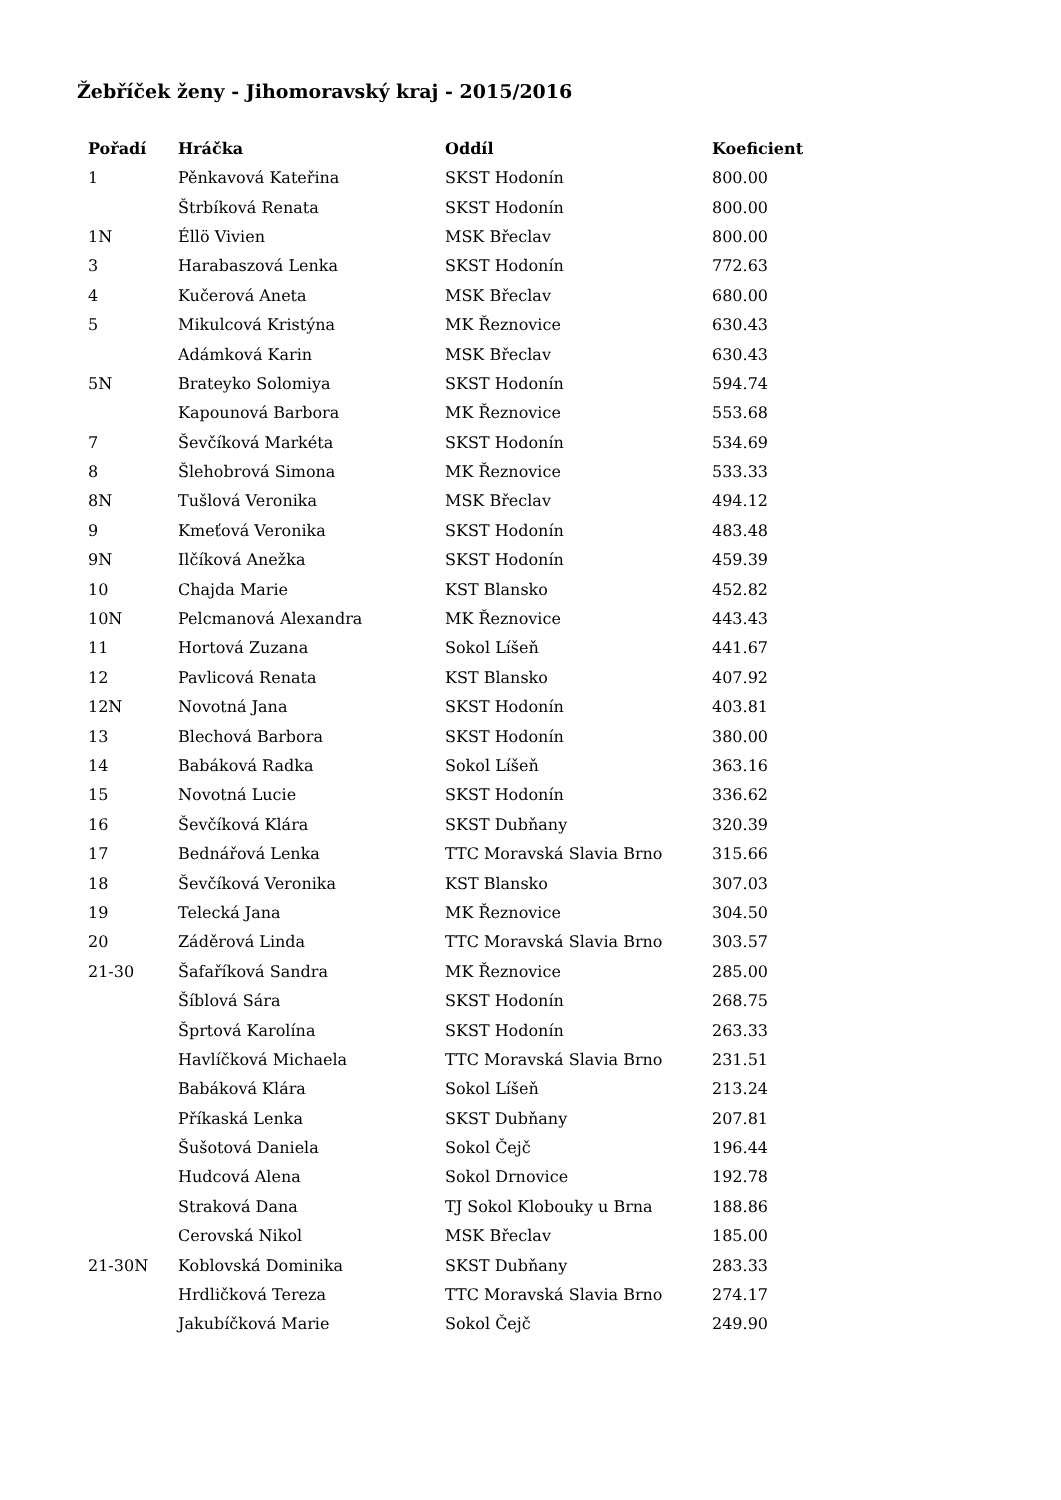Žebříček ženy - Jihomoravský kraj - 2015/2016
| Pořadí | Hráčka | Oddíl | Koeficient |
| --- | --- | --- | --- |
| 1 | Pěnkavová Kateřina | SKST Hodonín | 800.00 |
| | Štrbíková Renata | SKST Hodonín | 800.00 |
| 1N | Éllö Vivien | MSK Břeclav | 800.00 |
| 3 | Harabaszová Lenka | SKST Hodonín | 772.63 |
| 4 | Kučerová Aneta | MSK Břeclav | 680.00 |
| 5 | Mikulcová Kristýna | MK Řeznovice | 630.43 |
| | Adámková Karin | MSK Břeclav | 630.43 |
| 5N | Brateyko Solomiya | SKST Hodonín | 594.74 |
| | Kapounová Barbora | MK Řeznovice | 553.68 |
| 7 | Ševčíková Markéta | SKST Hodonín | 534.69 |
| 8 | Šlehobrová Simona | MK Řeznovice | 533.33 |
| 8N | Tušlová Veronika | MSK Břeclav | 494.12 |
| 9 | Kmeťová Veronika | SKST Hodonín | 483.48 |
| 9N | Ilčíková Anežka | SKST Hodonín | 459.39 |
| 10 | Chajda Marie | KST Blansko | 452.82 |
| 10N | Pelcmanová Alexandra | MK Řeznovice | 443.43 |
| 11 | Hortová Zuzana | Sokol Líšeň | 441.67 |
| 12 | Pavlicová Renata | KST Blansko | 407.92 |
| 12N | Novotná Jana | SKST Hodonín | 403.81 |
| 13 | Blechová Barbora | SKST Hodonín | 380.00 |
| 14 | Babáková Radka | Sokol Líšeň | 363.16 |
| 15 | Novotná Lucie | SKST Hodonín | 336.62 |
| 16 | Ševčíková Klára | SKST Dubňany | 320.39 |
| 17 | Bednářová Lenka | TTC Moravská Slavia Brno | 315.66 |
| 18 | Ševčíková Veronika | KST Blansko | 307.03 |
| 19 | Telecká Jana | MK Řeznovice | 304.50 |
| 20 | Záděrová Linda | TTC Moravská Slavia Brno | 303.57 |
| 21-30 | Šafaříková Sandra | MK Řeznovice | 285.00 |
| | Šíblová Sára | SKST Hodonín | 268.75 |
| | Šprtová Karolína | SKST Hodonín | 263.33 |
| | Havlíčková Michaela | TTC Moravská Slavia Brno | 231.51 |
| | Babáková Klára | Sokol Líšeň | 213.24 |
| | Příkaská Lenka | SKST Dubňany | 207.81 |
| | Šušotová Daniela | Sokol Čejč | 196.44 |
| | Hudcová Alena | Sokol Drnovice | 192.78 |
| | Straková Dana | TJ Sokol Klobouky u Brna | 188.86 |
| | Cerovská Nikol | MSK Břeclav | 185.00 |
| 21-30N | Koblovská Dominika | SKST Dubňany | 283.33 |
| | Hrdličková Tereza | TTC Moravská Slavia Brno | 274.17 |
| | Jakubíčková Marie | Sokol Čejč | 249.90 |